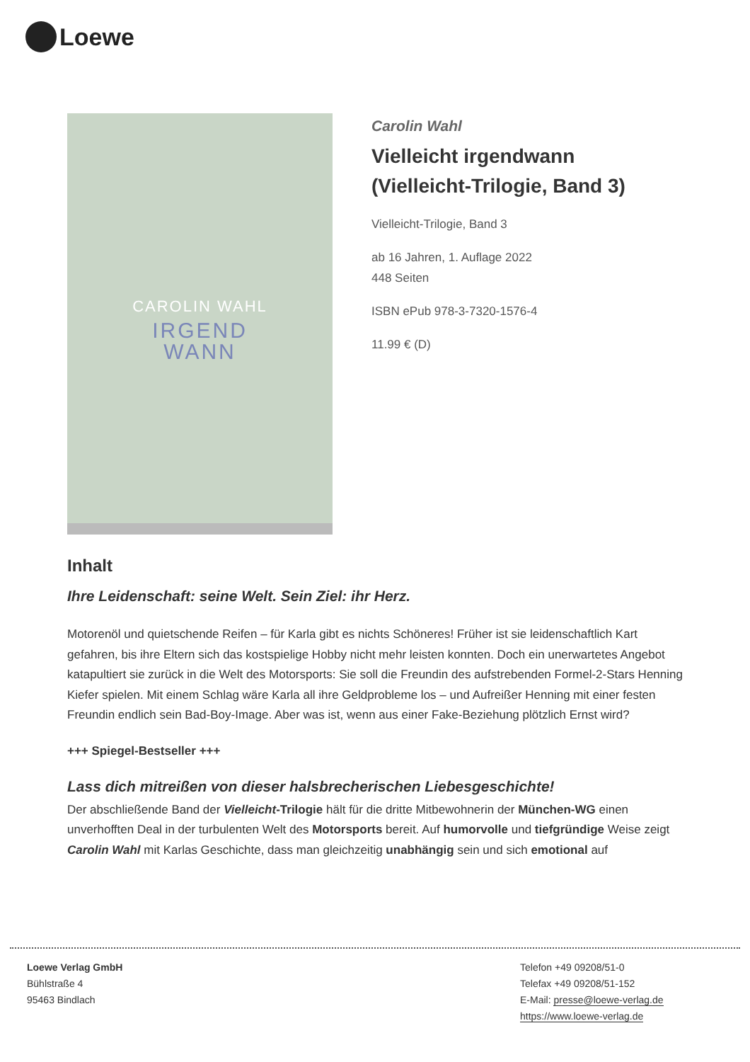Loewe
CAROLIN WAHL
IRGEND
WANN
Carolin Wahl
Vielleicht irgendwann (Vielleicht-Trilogie, Band 3)
Vielleicht-Trilogie, Band 3
ab 16 Jahren, 1. Auflage 2022
448 Seiten
ISBN ePub 978-3-7320-1576-4
11.99 € (D)
Inhalt
Ihre Leidenschaft: seine Welt. Sein Ziel: ihr Herz.
Motorenöl und quietschende Reifen – für Karla gibt es nichts Schöneres! Früher ist sie leidenschaftlich Kart gefahren, bis ihre Eltern sich das kostspielige Hobby nicht mehr leisten konnten. Doch ein unerwartetes Angebot katapultiert sie zurück in die Welt des Motorsports: Sie soll die Freundin des aufstrebenden Formel-2-Stars Henning Kiefer spielen. Mit einem Schlag wäre Karla all ihre Geldprobleme los – und Aufreißer Henning mit einer festen Freundin endlich sein Bad-Boy-Image. Aber was ist, wenn aus einer Fake-Beziehung plötzlich Ernst wird?
+++ Spiegel-Bestseller +++
Lass dich mitreißen von dieser halsbrecherischen Liebesgeschichte!
Der abschließende Band der Vielleicht-Trilogie hält für die dritte Mitbewohnerin der München-WG einen unverhofften Deal in der turbulenten Welt des Motorsports bereit. Auf humorvolle und tiefgründige Weise zeigt Carolin Wahl mit Karlas Geschichte, dass man gleichzeitig unabhängig sein und sich emotional auf
Loewe Verlag GmbH
Bühlstraße 4
95463 Bindlach
Telefon +49 09208/51-0
Telefax +49 09208/51-152
E-Mail: presse@loewe-verlag.de
https://www.loewe-verlag.de